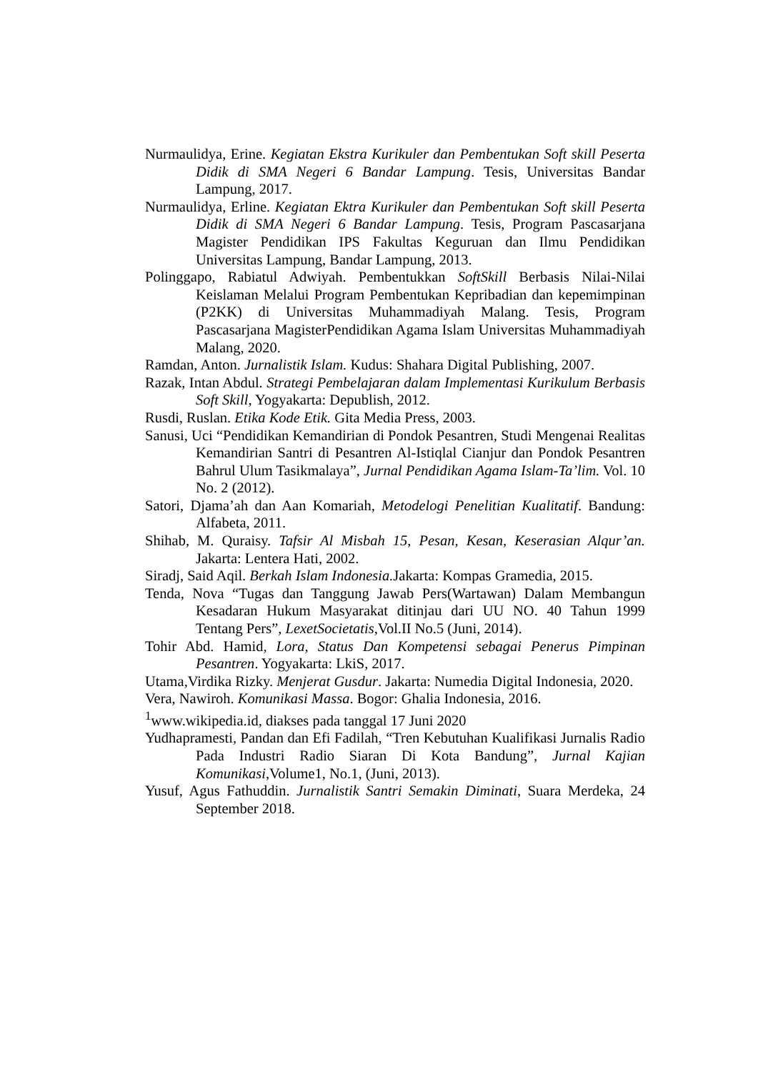Nurmaulidya, Erine. Kegiatan Ekstra Kurikuler dan Pembentukan Soft skill Peserta Didik di SMA Negeri 6 Bandar Lampung. Tesis, Universitas Bandar Lampung, 2017.
Nurmaulidya, Erline. Kegiatan Ektra Kurikuler dan Pembentukan Soft skill Peserta Didik di SMA Negeri 6 Bandar Lampung. Tesis, Program Pascasarjana Magister Pendidikan IPS Fakultas Keguruan dan Ilmu Pendidikan Universitas Lampung, Bandar Lampung, 2013.
Polinggapo, Rabiatul Adwiyah. Pembentukkan SoftSkill Berbasis Nilai-Nilai Keislaman Melalui Program Pembentukan Kepribadian dan kepemimpinan (P2KK) di Universitas Muhammadiyah Malang. Tesis, Program Pascasarjana MagisterPendidikan Agama Islam Universitas Muhammadiyah Malang, 2020.
Ramdan, Anton. Jurnalistik Islam. Kudus: Shahara Digital Publishing, 2007.
Razak, Intan Abdul. Strategi Pembelajaran dalam Implementasi Kurikulum Berbasis Soft Skill, Yogyakarta: Depublish, 2012.
Rusdi, Ruslan. Etika Kode Etik. Gita Media Press, 2003.
Sanusi, Uci “Pendidikan Kemandirian di Pondok Pesantren, Studi Mengenai Realitas Kemandirian Santri di Pesantren Al-Istiqlal Cianjur dan Pondok Pesantren Bahrul Ulum Tasikmalaya”, Jurnal Pendidikan Agama Islam-Ta’lim. Vol. 10 No. 2 (2012).
Satori, Djama’ah dan Aan Komariah, Metodelogi Penelitian Kualitatif. Bandung: Alfabeta, 2011.
Shihab, M. Quraisy. Tafsir Al Misbah 15, Pesan, Kesan, Keserasian Alqur’an. Jakarta: Lentera Hati, 2002.
Siradj, Said Aqil. Berkah Islam Indonesia. Jakarta: Kompas Gramedia, 2015.
Tenda, Nova “Tugas dan Tanggung Jawab Pers(Wartawan) Dalam Membangun Kesadaran Hukum Masyarakat ditinjau dari UU NO. 40 Tahun 1999 Tentang Pers”, LexetSocietatis,Vol.II No.5 (Juni, 2014).
Tohir Abd. Hamid, Lora, Status Dan Kompetensi sebagai Penerus Pimpinan Pesantren. Yogyakarta: LkiS, 2017.
Utama,Virdika Rizky. Menjerat Gusdur. Jakarta: Numedia Digital Indonesia, 2020.
Vera, Nawiroh. Komunikasi Massa. Bogor: Ghalia Indonesia, 2016.
<sup>1</sup> www.wikipedia.id, diakses pada tanggal 17 Juni 2020
Yudhapramesti, Pandan dan Efi Fadilah, “Tren Kebutuhan Kualifikasi Jurnalis Radio Pada Industri Radio Siaran Di Kota Bandung”, Jurnal Kajian Komunikasi,Volume1, No.1, (Juni, 2013).
Yusuf, Agus Fathuddin. Jurnalistik Santri Semakin Diminati, Suara Merdeka, 24 September 2018.